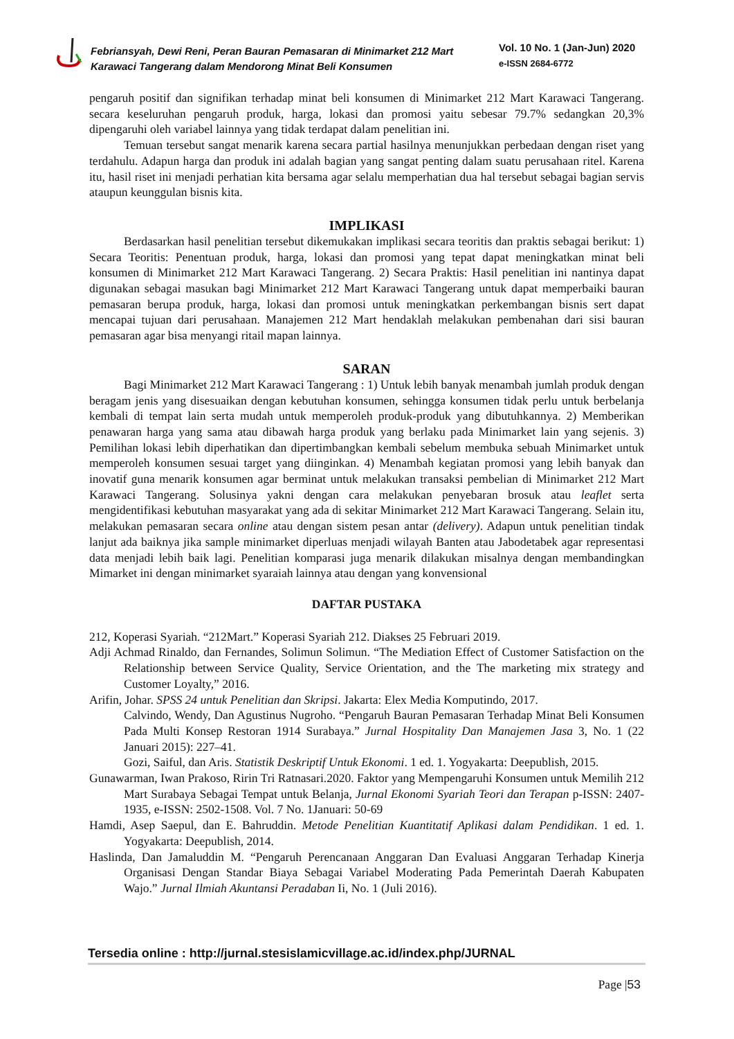Febriansyah, Dewi Reni, Peran Bauran Pemasaran di Minimarket 212 Mart Karawaci Tangerang dalam Mendorong Minat Beli Konsumen
Vol. 10 No. 1 (Jan-Jun) 2020
e-ISSN 2684-6772
pengaruh positif dan signifikan terhadap minat beli konsumen di Minimarket 212 Mart Karawaci Tangerang. secara keseluruhan pengaruh produk, harga, lokasi dan promosi yaitu sebesar 79.7% sedangkan 20,3% dipengaruhi oleh variabel lainnya yang tidak terdapat dalam penelitian ini.
Temuan tersebut sangat menarik karena secara partial hasilnya menunjukkan perbedaan dengan riset yang terdahulu. Adapun harga dan produk ini adalah bagian yang sangat penting dalam suatu perusahaan ritel. Karena itu, hasil riset ini menjadi perhatian kita bersama agar selalu memperhatian dua hal tersebut sebagai bagian servis ataupun keunggulan bisnis kita.
IMPLIKASI
Berdasarkan hasil penelitian tersebut dikemukakan implikasi secara teoritis dan praktis sebagai berikut: 1) Secara Teoritis: Penentuan produk, harga, lokasi dan promosi yang tepat dapat meningkatkan minat beli konsumen di Minimarket 212 Mart Karawaci Tangerang. 2) Secara Praktis: Hasil penelitian ini nantinya dapat digunakan sebagai masukan bagi Minimarket 212 Mart Karawaci Tangerang untuk dapat memperbaiki bauran pemasaran berupa produk, harga, lokasi dan promosi untuk meningkatkan perkembangan bisnis sert dapat mencapai tujuan dari perusahaan. Manajemen 212 Mart hendaklah melakukan pembenahan dari sisi bauran pemasaran agar bisa menyangi ritail mapan lainnya.
SARAN
Bagi Minimarket 212 Mart Karawaci Tangerang : 1) Untuk lebih banyak menambah jumlah produk dengan beragam jenis yang disesuaikan dengan kebutuhan konsumen, sehingga konsumen tidak perlu untuk berbelanja kembali di tempat lain serta mudah untuk memperoleh produk-produk yang dibutuhkannya. 2) Memberikan penawaran harga yang sama atau dibawah harga produk yang berlaku pada Minimarket lain yang sejenis. 3) Pemilihan lokasi lebih diperhatikan dan dipertimbangkan kembali sebelum membuka sebuah Minimarket untuk memperoleh konsumen sesuai target yang diinginkan. 4) Menambah kegiatan promosi yang lebih banyak dan inovatif guna menarik konsumen agar berminat untuk melakukan transaksi pembelian di Minimarket 212 Mart Karawaci Tangerang. Solusinya yakni dengan cara melakukan penyebaran brosuk atau leaflet serta mengidentifikasi kebutuhan masyarakat yang ada di sekitar Minimarket 212 Mart Karawaci Tangerang. Selain itu, melakukan pemasaran secara online atau dengan sistem pesan antar (delivery). Adapun untuk penelitian tindak lanjut ada baiknya jika sample minimarket diperluas menjadi wilayah Banten atau Jabodetabek agar representasi data menjadi lebih baik lagi. Penelitian komparasi juga menarik dilakukan misalnya dengan membandingkan Mimarket ini dengan minimarket syaraiah lainnya atau dengan yang konvensional
DAFTAR PUSTAKA
212, Koperasi Syariah. “212Mart.” Koperasi Syariah 212. Diakses 25 Februari 2019.
Adji Achmad Rinaldo, dan Fernandes, Solimun Solimun. “The Mediation Effect of Customer Satisfaction on the Relationship between Service Quality, Service Orientation, and the The marketing mix strategy and Customer Loyalty,” 2016.
Arifin, Johar. SPSS 24 untuk Penelitian dan Skripsi. Jakarta: Elex Media Komputindo, 2017.
Calvindo, Wendy, Dan Agustinus Nugroho. “Pengaruh Bauran Pemasaran Terhadap Minat Beli Konsumen Pada Multi Konsep Restoran 1914 Surabaya.” Jurnal Hospitality Dan Manajemen Jasa 3, No. 1 (22 Januari 2015): 227–41.
Gozi, Saiful, dan Aris. Statistik Deskriptif Untuk Ekonomi. 1 ed. 1. Yogyakarta: Deepublish, 2015.
Gunawarman, Iwan Prakoso, Ririn Tri Ratnasari.2020. Faktor yang Mempengaruhi Konsumen untuk Memilih 212 Mart Surabaya Sebagai Tempat untuk Belanja, Jurnal Ekonomi Syariah Teori dan Terapan p-ISSN: 2407-1935, e-ISSN: 2502-1508. Vol. 7 No. 1Januari: 50-69
Hamdi, Asep Saepul, dan E. Bahruddin. Metode Penelitian Kuantitatif Aplikasi dalam Pendidikan. 1 ed. 1. Yogyakarta: Deepublish, 2014.
Haslinda, Dan Jamaluddin M. “Pengaruh Perencanaan Anggaran Dan Evaluasi Anggaran Terhadap Kinerja Organisasi Dengan Standar Biaya Sebagai Variabel Moderating Pada Pemerintah Daerah Kabupaten Wajo.” Jurnal Ilmiah Akuntansi Peradaban Ii, No. 1 (Juli 2016).
Tersedia online : http://jurnal.stesislamicvillage.ac.id/index.php/JURNAL
Page |53